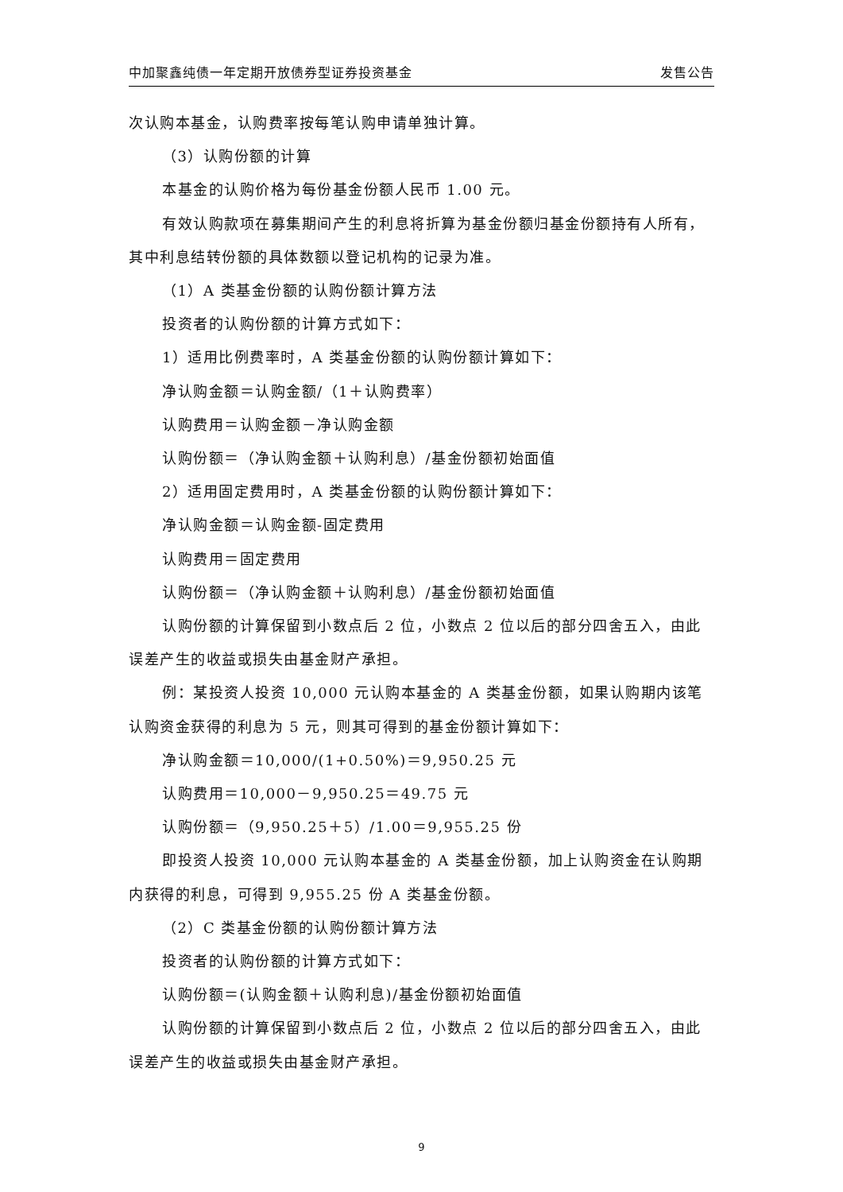中加聚鑫纯债一年定期开放债券型证券投资基金 发售公告
次认购本基金，认购费率按每笔认购申请单独计算。
（3）认购份额的计算
本基金的认购价格为每份基金份额人民币 1.00 元。
有效认购款项在募集期间产生的利息将折算为基金份额归基金份额持有人所有，其中利息结转份额的具体数额以登记机构的记录为准。
（1）A 类基金份额的认购份额计算方法
投资者的认购份额的计算方式如下：
1）适用比例费率时，A 类基金份额的认购份额计算如下：
净认购金额＝认购金额/（1＋认购费率）
认购费用＝认购金额－净认购金额
认购份额＝（净认购金额＋认购利息）/基金份额初始面值
2）适用固定费用时，A 类基金份额的认购份额计算如下：
净认购金额＝认购金额-固定费用
认购费用＝固定费用
认购份额＝（净认购金额＋认购利息）/基金份额初始面值
认购份额的计算保留到小数点后 2 位，小数点 2 位以后的部分四舍五入，由此误差产生的收益或损失由基金财产承担。
例：某投资人投资 10,000 元认购本基金的 A 类基金份额，如果认购期内该笔认购资金获得的利息为 5 元，则其可得到的基金份额计算如下：
净认购金额＝10,000/(1+0.50%)＝9,950.25 元
认购费用＝10,000－9,950.25＝49.75 元
认购份额＝（9,950.25＋5）/1.00＝9,955.25 份
即投资人投资 10,000 元认购本基金的 A 类基金份额，加上认购资金在认购期内获得的利息，可得到 9,955.25 份 A 类基金份额。
（2）C 类基金份额的认购份额计算方法
投资者的认购份额的计算方式如下：
认购份额＝(认购金额＋认购利息)/基金份额初始面值
认购份额的计算保留到小数点后 2 位，小数点 2 位以后的部分四舍五入，由此误差产生的收益或损失由基金财产承担。
9